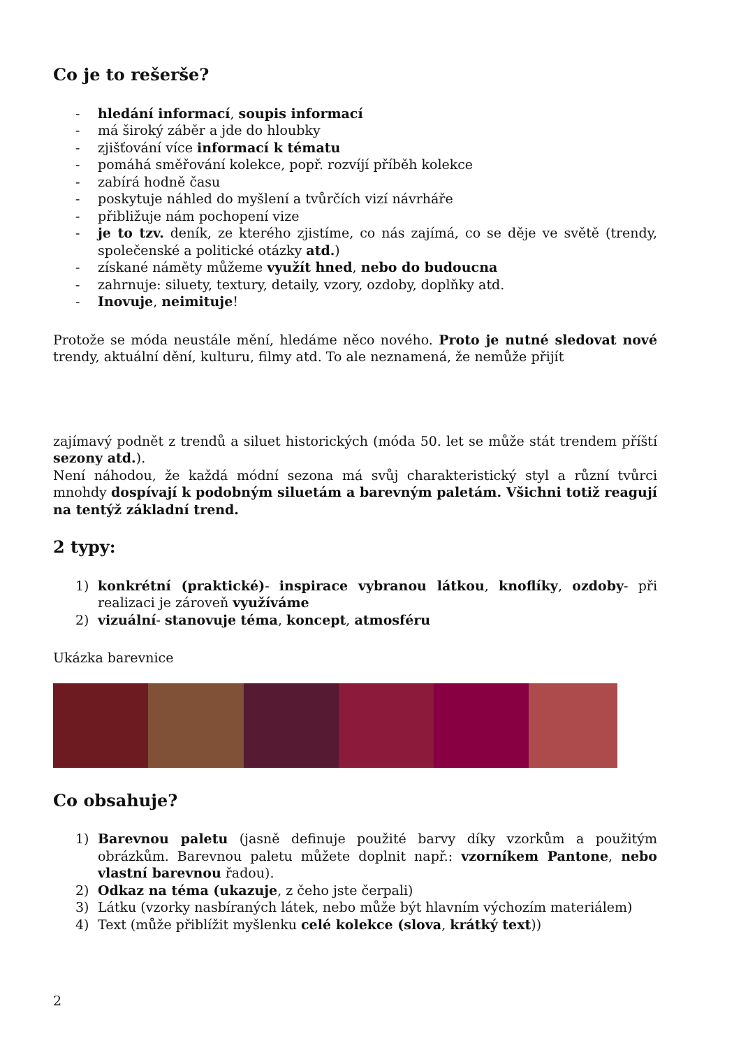Co je to rešerše?
- hledání informací, soupis informací
- má široký záběr a jde do hloubky
- zjišťování více informací k tématu
- pomáhá směřování kolekce, popř. rozvíjí příběh kolekce
- zabírá hodně času
- poskytuje náhled do myšlení a tvůrčích vizí návrháře
- přibližuje nám pochopení vize
- je to tzv. deník, ze kterého zjistíme, co nás zajímá, co se děje ve světě (trendy, společenské a politické otázky atd.)
- získané náměty můžeme využít hned, nebo do budoucna
- zahrnuje: siluety, textury, detaily, vzory, ozdoby, doplňky atd.
- Inovuje, neimituje!
Protože se móda neustále mění, hledáme něco nového. Proto je nutné sledovat nové trendy, aktuální dění, kulturu, filmy atd. To ale neznamená, že nemůže přijít
zajímavý podnět z trendů a siluet historických (móda 50. let se může stát trendem příští sezony atd.).
Není náhodou, že každá módní sezona má svůj charakteristický styl a různí tvůrci mnohdy dospívají k podobným siluetám a barevným paletám. Všichni totiž reagují na tentýž základní trend.
2 typy:
1) konkrétní (praktické)- inspirace vybranou látkou, knoflíky, ozdoby- při realizaci je zároveň využíváme
2) vizuální- stanovuje téma, koncept, atmosféru
Ukázka barevnice
Co obsahuje?
1) Barevnou paletu (jasně definuje použité barvy díky vzorkům a použitým obrázkům. Barevnou paletu můžete doplnit např.: vzorníkem Pantone, nebo vlastní barevnou řadou).
2) Odkaz na téma (ukazuje, z čeho jste čerpali)
3) Látku (vzorky nasbíraných látek, nebo může být hlavním výchozím materiálem)
4) Text (může přiblížit myšlenku celé kolekce (slova, krátký text))
2